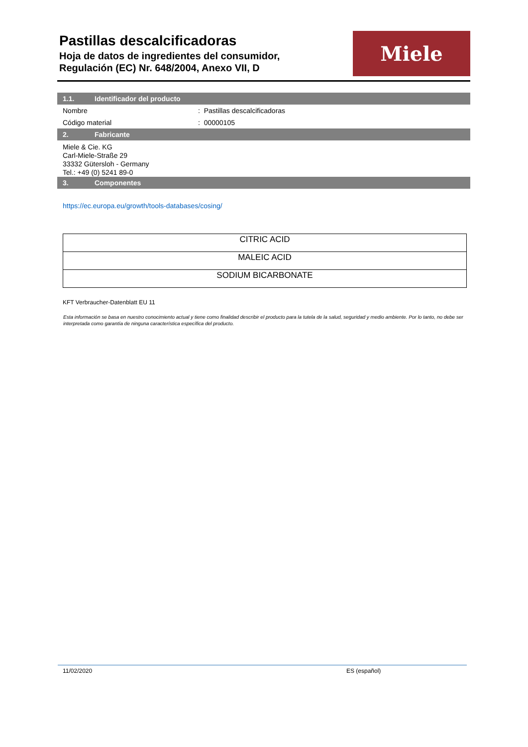Pastillas descalcificadoras
Hoja de datos de ingredientes del consumidor,
Regulación (EC) Nr. 648/2004, Anexo VII, D
Miele
1.1. Identificador del producto
Nombre : Pastillas descalcificadoras
Código material : 00000105
2. Fabricante
Miele & Cie. KG
Carl-Miele-Straße 29
33332 Gütersloh - Germany
Tel.: +49 (0) 5241 89-0
3. Componentes
https://ec.europa.eu/growth/tools-databases/cosing/
| CITRIC ACID |
| MALEIC ACID |
| SODIUM BICARBONATE |
KFT Verbraucher-Datenblatt EU 11
Esta información se basa en nuestro conocimiento actual y tiene como finalidad describir el producto para la tutela de la salud, seguridad y medio ambiente. Por lo tanto, no debe ser interpretada como garantía de ninguna característica específica del producto.
11/02/2020 ES (español)